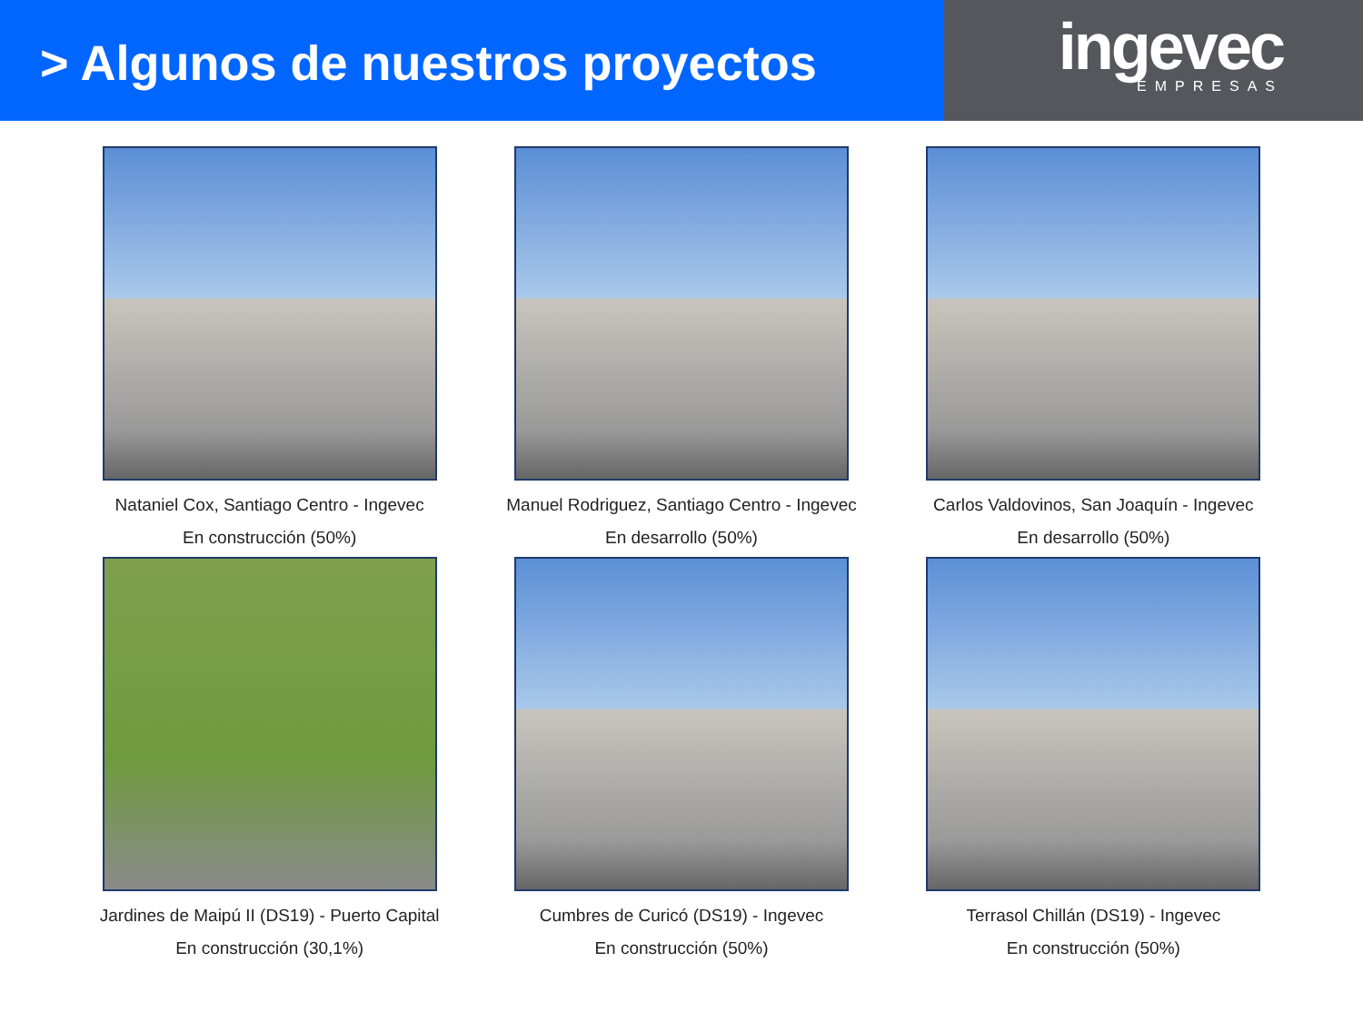> Algunos de nuestros proyectos
ingevec
EMPRESAS
Nataniel Cox, Santiago Centro - Ingevec
En construcción (50%)
Manuel Rodriguez, Santiago Centro - Ingevec
En desarrollo (50%)
Carlos Valdovinos, San Joaquín - Ingevec
En desarrollo (50%)
Jardines de Maipú II (DS19) - Puerto Capital
En construcción (30,1%)
Cumbres de Curicó (DS19) - Ingevec
En construcción (50%)
Terrasol Chillán (DS19) - Ingevec
En construcción (50%)